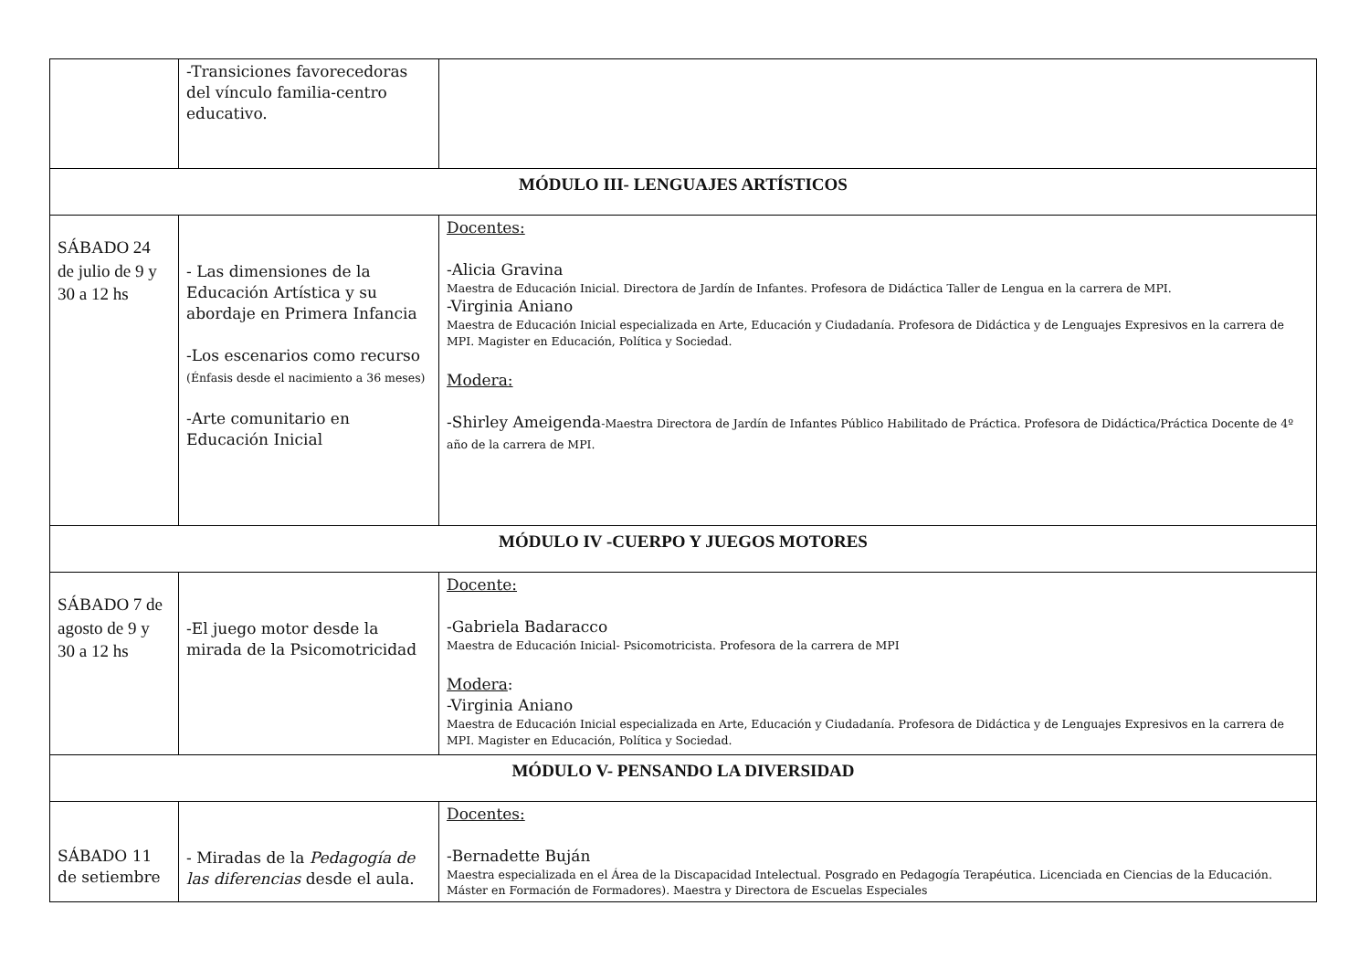| | -Transiciones favorecedoras del vínculo familia-centro educativo. | |
| MÓDULO III- LENGUAJES ARTÍSTICOS | | |
| SÁBADO 24 de julio de 9 y 30 a 12 hs | - Las dimensiones de la Educación Artística y su abordaje en Primera Infancia -Los escenarios como recurso (Énfasis desde el nacimiento a 36 meses) -Arte comunitario en Educación Inicial | Docentes: -Alicia Gravina Maestra de Educación Inicial. Directora de Jardín de Infantes. Profesora de Didáctica Taller de Lengua en la carrera de MPI. -Virginia Aniano Maestra de Educación Inicial especializada en Arte, Educación y Ciudadanía. Profesora de Didáctica y de Lenguajes Expresivos en la carrera de MPI. Magister en Educación, Política y Sociedad. Modera: -Shirley Ameigenda -Maestra Directora de Jardín de Infantes Público Habilitado de Práctica. Profesora de Didáctica/Práctica Docente de 4º año de la carrera de MPI. |
| MÓDULO IV -CUERPO Y JUEGOS MOTORES | | |
| SÁBADO 7 de agosto de 9 y 30 a 12 hs | -El juego motor desde la mirada de la Psicomotricidad | Docente: -Gabriela Badaracco Maestra de Educación Inicial- Psicomotricista. Profesora de la carrera de MPI Modera : -Virginia Aniano Maestra de Educación Inicial especializada en Arte, Educación y Ciudadanía. Profesora de Didáctica y de Lenguajes Expresivos en la carrera de MPI. Magister en Educación, Política y Sociedad. |
| MÓDULO V- PENSANDO LA DIVERSIDAD | | |
| SÁBADO 11 de setiembre | - Miradas de la Pedagogía de las diferencias desde el aula. | Docentes: -Bernadette Buján Maestra especializada en el Área de la Discapacidad Intelectual. Posgrado en Pedagogía Terapéutica. Licenciada en Ciencias de la Educación. Máster en Formación de Formadores). Maestra y Directora de Escuelas Especiales |